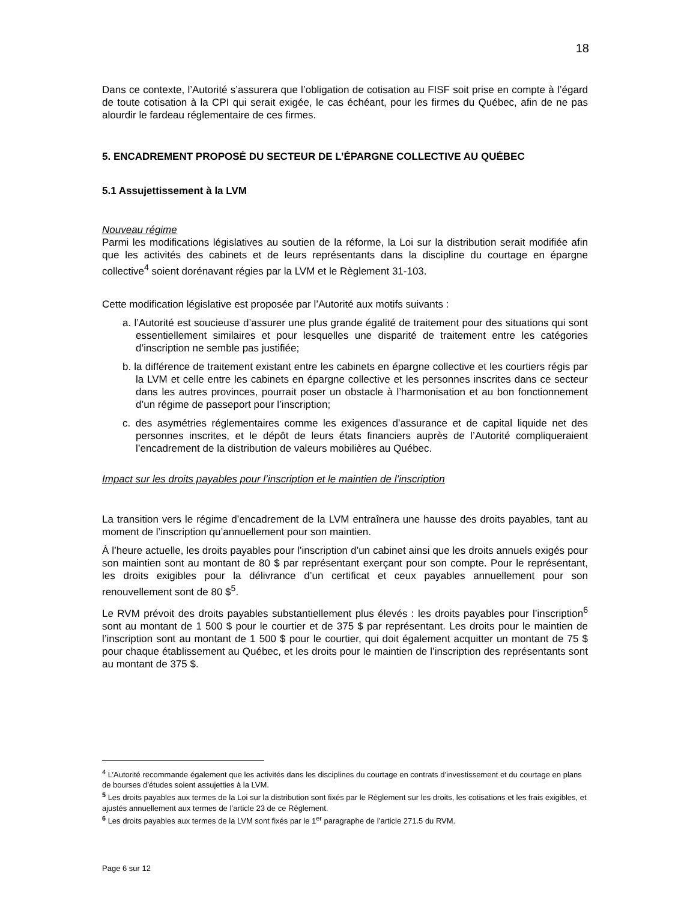18
Dans ce contexte, l’Autorité s’assurera que l’obligation de cotisation au FISF soit prise en compte à l’égard de toute cotisation à la CPI qui serait exigée, le cas échéant, pour les firmes du Québec, afin de ne pas alourdir le fardeau réglementaire de ces firmes.
5. ENCADREMENT PROPOSÉ DU SECTEUR DE L’ÉPARGNE COLLECTIVE AU QUÉBEC
5.1 Assujettissement à la LVM
Nouveau régime
Parmi les modifications législatives au soutien de la réforme, la Loi sur la distribution serait modifiée afin que les activités des cabinets et de leurs représentants dans la discipline du courtage en épargne collective<sup>4</sup> soient dorénavant régies par la LVM et le Règlement 31-103.
Cette modification législative est proposée par l’Autorité aux motifs suivants :
a. l’Autorité est soucieuse d’assurer une plus grande égalité de traitement pour des situations qui sont essentiellement similaires et pour lesquelles une disparité de traitement entre les catégories d’inscription ne semble pas justifiée;
b. la différence de traitement existant entre les cabinets en épargne collective et les courtiers régis par la LVM et celle entre les cabinets en épargne collective et les personnes inscrites dans ce secteur dans les autres provinces, pourrait poser un obstacle à l’harmonisation et au bon fonctionnement d’un régime de passeport pour l’inscription;
c. des asymétries réglementaires comme les exigences d’assurance et de capital liquide net des personnes inscrites, et le dépôt de leurs états financiers auprès de l’Autorité compliqueraient l’encadrement de la distribution de valeurs mobilières au Québec.
Impact sur les droits payables pour l’inscription et le maintien de l’inscription
La transition vers le régime d’encadrement de la LVM entraînera une hausse des droits payables, tant au moment de l’inscription qu’annuellement pour son maintien.
À l’heure actuelle, les droits payables pour l’inscription d’un cabinet ainsi que les droits annuels exigés pour son maintien sont au montant de 80 $ par représentant exerçant pour son compte. Pour le représentant, les droits exigibles pour la délivrance d’un certificat et ceux payables annuellement pour son renouvellement sont de 80 $<sup>5</sup>.
Le RVM prévoit des droits payables substantiellement plus élevés : les droits payables pour l’inscription<sup>6</sup> sont au montant de 1 500 $ pour le courtier et de 375 $ par représentant. Les droits pour le maintien de l’inscription sont au montant de 1 500 $ pour le courtier, qui doit également acquitter un montant de 75 $ pour chaque établissement au Québec, et les droits pour le maintien de l’inscription des représentants sont au montant de 375 $.
<sup>4</sup> L’Autorité recommande également que les activités dans les disciplines du courtage en contrats d’investissement et du courtage en plans de bourses d’études soient assujetties à la LVM.
<sup>5</sup> Les droits payables aux termes de la Loi sur la distribution sont fixés par le Règlement sur les droits, les cotisations et les frais exigibles, et ajustés annuellement aux termes de l’article 23 de ce Règlement.
<sup>6</sup> Les droits payables aux termes de la LVM sont fixés par le 1<sup>er</sup> paragraphe de l’article 271.5 du RVM.
Page 6 sur 12